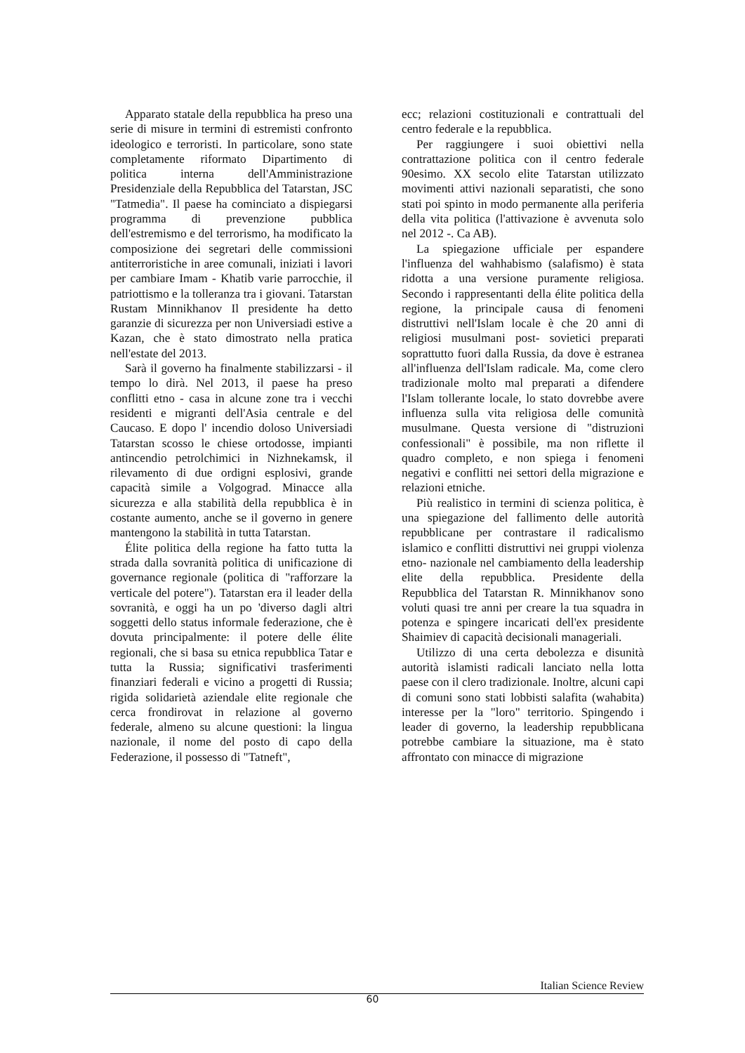Apparato statale della repubblica ha preso una serie di misure in termini di estremisti confronto ideologico e terroristi. In particolare, sono state completamente riformato Dipartimento di politica interna dell'Amministrazione Presidenziale della Repubblica del Tatarstan, JSC "Tatmedia". Il paese ha cominciato a dispiegarsi programma di prevenzione pubblica dell'estremismo e del terrorismo, ha modificato la composizione dei segretari delle commissioni antiterroristiche in aree comunali, iniziati i lavori per cambiare Imam - Khatib varie parrocchie, il patriottismo e la tolleranza tra i giovani. Tatarstan Rustam Minnikhanov Il presidente ha detto garanzie di sicurezza per non Universiadi estive a Kazan, che è stato dimostrato nella pratica nell'estate del 2013.
Sarà il governo ha finalmente stabilizzarsi - il tempo lo dirà. Nel 2013, il paese ha preso conflitti etno - casa in alcune zone tra i vecchi residenti e migranti dell'Asia centrale e del Caucaso. E dopo l' incendio doloso Universiadi Tatarstan scosso le chiese ortodosse, impianti antincendio petrolchimici in Nizhnekamsk, il rilevamento di due ordigni esplosivi, grande capacità simile a Volgograd. Minacce alla sicurezza e alla stabilità della repubblica è in costante aumento, anche se il governo in genere mantengono la stabilità in tutta Tatarstan.
Élite politica della regione ha fatto tutta la strada dalla sovranità politica di unificazione di governance regionale (politica di "rafforzare la verticale del potere"). Tatarstan era il leader della sovranità, e oggi ha un po 'diverso dagli altri soggetti dello status informale federazione, che è dovuta principalmente: il potere delle élite regionali, che si basa su etnica repubblica Tatar e tutta la Russia; significativi trasferimenti finanziari federali e vicino a progetti di Russia; rigida solidarietà aziendale elite regionale che cerca frondirovat in relazione al governo federale, almeno su alcune questioni: la lingua nazionale, il nome del posto di capo della Federazione, il possesso di "Tatneft",
ecc; relazioni costituzionali e contrattuali del centro federale e la repubblica.
Per raggiungere i suoi obiettivi nella contrattazione politica con il centro federale 90esimo. XX secolo elite Tatarstan utilizzato movimenti attivi nazionali separatisti, che sono stati poi spinto in modo permanente alla periferia della vita politica (l'attivazione è avvenuta solo nel 2012 -. Ca AB).
La spiegazione ufficiale per espandere l'influenza del wahhabismo (salafismo) è stata ridotta a una versione puramente religiosa. Secondo i rappresentanti della élite politica della regione, la principale causa di fenomeni distruttivi nell'Islam locale è che 20 anni di religiosi musulmani post- sovietici preparati soprattutto fuori dalla Russia, da dove è estranea all'influenza dell'Islam radicale. Ma, come clero tradizionale molto mal preparati a difendere l'Islam tollerante locale, lo stato dovrebbe avere influenza sulla vita religiosa delle comunità musulmane. Questa versione di "distruzioni confessionali" è possibile, ma non riflette il quadro completo, e non spiega i fenomeni negativi e conflitti nei settori della migrazione e relazioni etniche.
Più realistico in termini di scienza politica, è una spiegazione del fallimento delle autorità repubblicane per contrastare il radicalismo islamico e conflitti distruttivi nei gruppi violenza etno- nazionale nel cambiamento della leadership elite della repubblica. Presidente della Repubblica del Tatarstan R. Minnikhanov sono voluti quasi tre anni per creare la tua squadra in potenza e spingere incaricati dell'ex presidente Shaimiev di capacità decisionali manageriali.
Utilizzo di una certa debolezza e disunità autorità islamisti radicali lanciato nella lotta paese con il clero tradizionale. Inoltre, alcuni capi di comuni sono stati lobbisti salafita (wahabita) interesse per la "loro" territorio. Spingendo i leader di governo, la leadership repubblicana potrebbe cambiare la situazione, ma è stato affrontato con minacce di migrazione
Italian Science Review
60